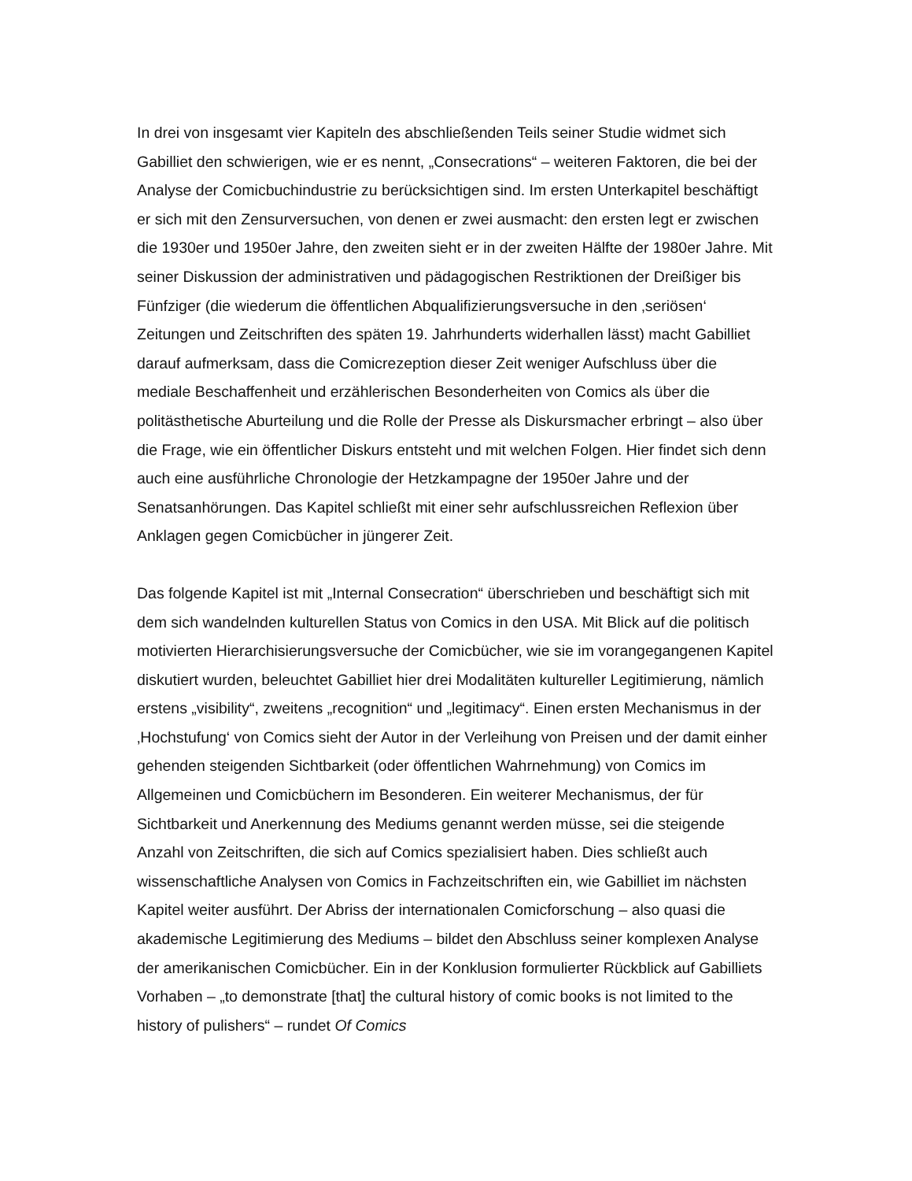In drei von insgesamt vier Kapiteln des abschließenden Teils seiner Studie widmet sich Gabilliet den schwierigen, wie er es nennt, „Consecrations“ – weiteren Faktoren, die bei der Analyse der Comicbuchindustrie zu berücksichtigen sind. Im ersten Unterkapitel beschäftigt er sich mit den Zensurversuchen, von denen er zwei ausmacht: den ersten legt er zwischen die 1930er und 1950er Jahre, den zweiten sieht er in der zweiten Hälfte der 1980er Jahre. Mit seiner Diskussion der administrativen und pädagogischen Restriktionen der Dreißiger bis Fünfziger (die wiederum die öffentlichen Abqualifizierungsversuche in den ‚seriösen‘ Zeitungen und Zeitschriften des späten 19. Jahrhunderts widerhallen lässt) macht Gabilliet darauf aufmerksam, dass die Comicrezeption dieser Zeit weniger Aufschluss über die mediale Beschaffenheit und erzählerischen Besonderheiten von Comics als über die politästhetische Aburteilung und die Rolle der Presse als Diskursmacher erbringt – also über die Frage, wie ein öffentlicher Diskurs entsteht und mit welchen Folgen. Hier findet sich denn auch eine ausführliche Chronologie der Hetzkampagne der 1950er Jahre und der Senatsanhörungen. Das Kapitel schließt mit einer sehr aufschlussreichen Reflexion über Anklagen gegen Comicbücher in jüngerer Zeit.
Das folgende Kapitel ist mit „Internal Consecration“ überschrieben und beschäftigt sich mit dem sich wandelnden kulturellen Status von Comics in den USA. Mit Blick auf die politisch motivierten Hierarchisierungsversuche der Comicbücher, wie sie im vorangegangenen Kapitel diskutiert wurden, beleuchtet Gabilliet hier drei Modalitäten kultureller Legitimierung, nämlich erstens „visibility“, zweitens „recognition“ und „legitimacy“. Einen ersten Mechanismus in der ‚Hochstufung‘ von Comics sieht der Autor in der Verleihung von Preisen und der damit einher gehenden steigenden Sichtbarkeit (oder öffentlichen Wahrnehmung) von Comics im Allgemeinen und Comicbüchern im Besonderen. Ein weiterer Mechanismus, der für Sichtbarkeit und Anerkennung des Mediums genannt werden müsse, sei die steigende Anzahl von Zeitschriften, die sich auf Comics spezialisiert haben. Dies schließt auch wissenschaftliche Analysen von Comics in Fachzeitschriften ein, wie Gabilliet im nächsten Kapitel weiter ausführt. Der Abriss der internationalen Comicforschung – also quasi die akademische Legitimierung des Mediums – bildet den Abschluss seiner komplexen Analyse der amerikanischen Comicbücher. Ein in der Konklusion formulierter Rückblick auf Gabilliets Vorhaben – „to demonstrate [that] the cultural history of comic books is not limited to the history of pulishers“ – rundet Of Comics